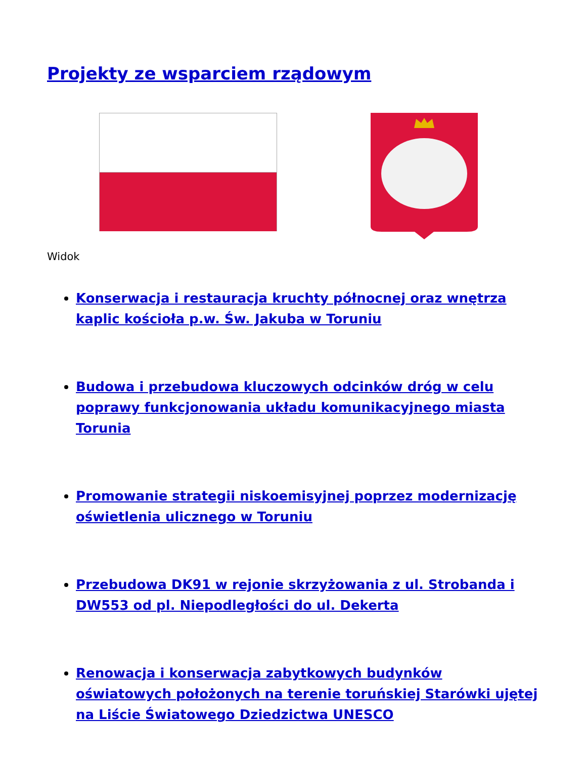Projekty ze wsparciem rządowym
Widok
Konserwacja i restauracja kruchty północnej oraz wnętrza kaplic kościoła p.w. Św. Jakuba w Toruniu
Budowa i przebudowa kluczowych odcinków dróg w celu poprawy funkcjonowania układu komunikacyjnego miasta Torunia
Promowanie strategii niskoemisyjnej poprzez modernizację oświetlenia ulicznego w Toruniu
Przebudowa DK91 w rejonie skrzyżowania z ul. Strobanda i DW553 od pl. Niepodległości do ul. Dekerta
Renowacja i konserwacja zabytkowych budynków oświatowych położonych na terenie toruńskiej Starówki ujętej na Liście Światowego Dziedzictwa UNESCO